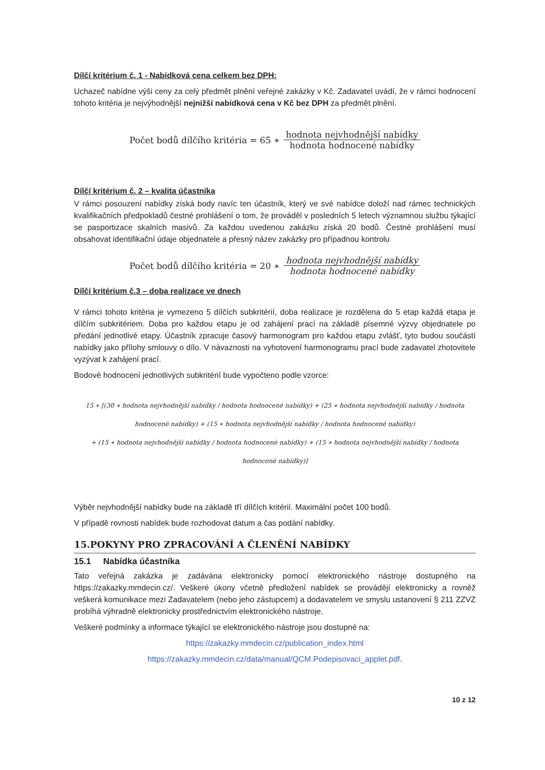Dílčí kritérium č. 1 - Nabídková cena celkem bez DPH:
Uchazeč nabídne výši ceny za celý předmět plnění veřejné zakázky v Kč. Zadavatel uvádí, že v rámci hodnocení tohoto kritéria je nejvýhodnější nejnižší nabídková cena v Kč bez DPH za předmět plnění.
Počet bodů dílčího kritéria = 65 ∗ hodnota nejvhodnější nabídky hodnota hodnocené nabídky
Dílčí kritérium č. 2 – kvalita účastníka
V rámci posouzení nabídky získá body navíc ten účastník, který ve své nabídce doloží nad rámec technických kvalifikačních předpokladů čestné prohlášení o tom, že prováděl v posledních 5 letech významnou službu týkající se pasportizace skalních masivů. Za každou uvedenou zakázku získá 20 bodů. Čestné prohlášení musí obsahovat identifikační údaje objednatele a přesný název zakázky pro případnou kontrolu
Počet bodů dílčího kritéria = 20 ∗ hodnota nejvhodnější nabídky hodnota hodnocené nabídky
Dílčí kritérium č.3 – doba realizace ve dnech
V rámci tohoto kritéria je vymezeno 5 dílčích subkritérií, doba realizace je rozdělena do 5 etap každá etapa je dílčím subkritériem. Doba pro každou etapu je od zahájení prací na základě písemné výzvy objednatele po předání jednotlivé etapy. Účastník zpracuje časový harmonogram pro každou etapu zvlášť, tyto budou součástí nabídky jako přílohy smlouvy o dílo. V návaznosti na vyhotovení harmonogramu prací bude zadavatel zhotovitele vyzývat k zahájení prací.
Bodové hodnocení jednotlivých subkritérií bude vypočteno podle vzorce:
15 ∗ [(30 ∗ hodnota nejvhodnější nabídky / hodnota hodnocené nabídky) + (25 ∗ hodnota nejvhodnější nabídky / hodnota hodnocené nabídky) + (15 ∗ hodnota nejvhodnější nabídky / hodnota hodnocené nabídky)
+ (15 ∗ hodnota nejvhodnější nabídky / hodnota hodnocené nabídky) + (15 ∗ hodnota nejvhodnější nabídky / hodnota hodnocené nabídky)]
Výběr nejvhodnější nabídky bude na základě tří dílčích kritérií. Maximální počet 100 bodů.
V případě rovnosti nabídek bude rozhodovat datum a čas podání nabídky.
15.POKYNY PRO ZPRACOVÁNÍ A ČLENĚNÍ NABÍDKY
15.1 Nabídka účastníka
Tato veřejná zakázka je zadávána elektronicky pomocí elektronického nástroje dostupného na https://zakazky.mmdecin.cz/. Veškeré úkony včetně předložení nabídek se provádějí elektronicky a rovněž veškerá komunikace mezi Zadavatelem (nebo jeho zástupcem) a dodavatelem ve smyslu ustanovení § 211 ZZVZ probíhá výhradně elektronicky prostřednictvím elektronického nástroje.
Veškeré podmínky a informace týkající se elektronického nástroje jsou dostupné na:
https://zakazky.mmdecin.cz/publication_index.html
https://zakazky.mmdecin.cz/data/manual/QCM.Podepisovaci_applet.pdf.
10 z 12